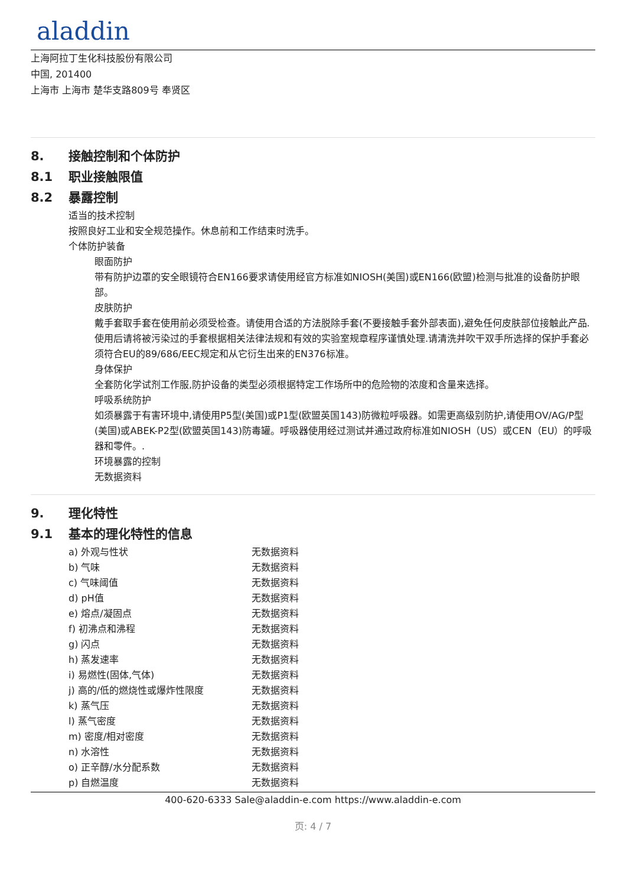aladdin
上海阿拉丁生化科技股份有限公司
中国, 201400
上海市 上海市 楚华支路809号 奉贤区
8. 接触控制和个体防护
8.1 职业接触限值
8.2 暴露控制
适当的技术控制
按照良好工业和安全规范操作。休息前和工作结束时洗手。
个体防护装备
眼面防护
带有防护边罩的安全眼镜符合EN166要求请使用经官方标准如NIOSH(美国)或EN166(欧盟)检测与批准的设备防护眼部。
皮肤防护
戴手套取手套在使用前必须受检查。请使用合适的方法脱除手套(不要接触手套外部表面),避免任何皮肤部位接触此产品.使用后请将被污染过的手套根据相关法律法规和有效的实验室规章程序谨慎处理.请清洗并吹干双手所选择的保护手套必须符合EU的89/686/EEC规定和从它衍生出来的EN376标准。
身体保护
全套防化学试剂工作服,防护设备的类型必须根据特定工作场所中的危险物的浓度和含量来选择。
呼吸系统防护
如须暴露于有害环境中,请使用P5型(美国)或P1型(欧盟英国143)防微粒呼吸器。如需更高级别防护,请使用OV/AG/P型(美国)或ABEK-P2型(欧盟英国143)防毒罐。呼吸器使用经过测试并通过政府标准如NIOSH（US）或CEN（EU）的呼吸器和零件。.
环境暴露的控制
无数据资料
9. 理化特性
9.1 基本的理化特性的信息
| a) 外观与性状 | 无数据资料 |
| b) 气味 | 无数据资料 |
| c) 气味阈值 | 无数据资料 |
| d) pH值 | 无数据资料 |
| e) 熔点/凝固点 | 无数据资料 |
| f) 初沸点和沸程 | 无数据资料 |
| g) 闪点 | 无数据资料 |
| h) 蒸发速率 | 无数据资料 |
| i) 易燃性(固体,气体) | 无数据资料 |
| j) 高的/低的燃烧性或爆炸性限度 | 无数据资料 |
| k) 蒸气压 | 无数据资料 |
| l) 蒸气密度 | 无数据资料 |
| m) 密度/相对密度 | 无数据资料 |
| n) 水溶性 | 无数据资料 |
| o) 正辛醇/水分配系数 | 无数据资料 |
| p) 自燃温度 | 无数据资料 |
400-620-6333 Sale@aladdin-e.com https://www.aladdin-e.com
页: 4 / 7